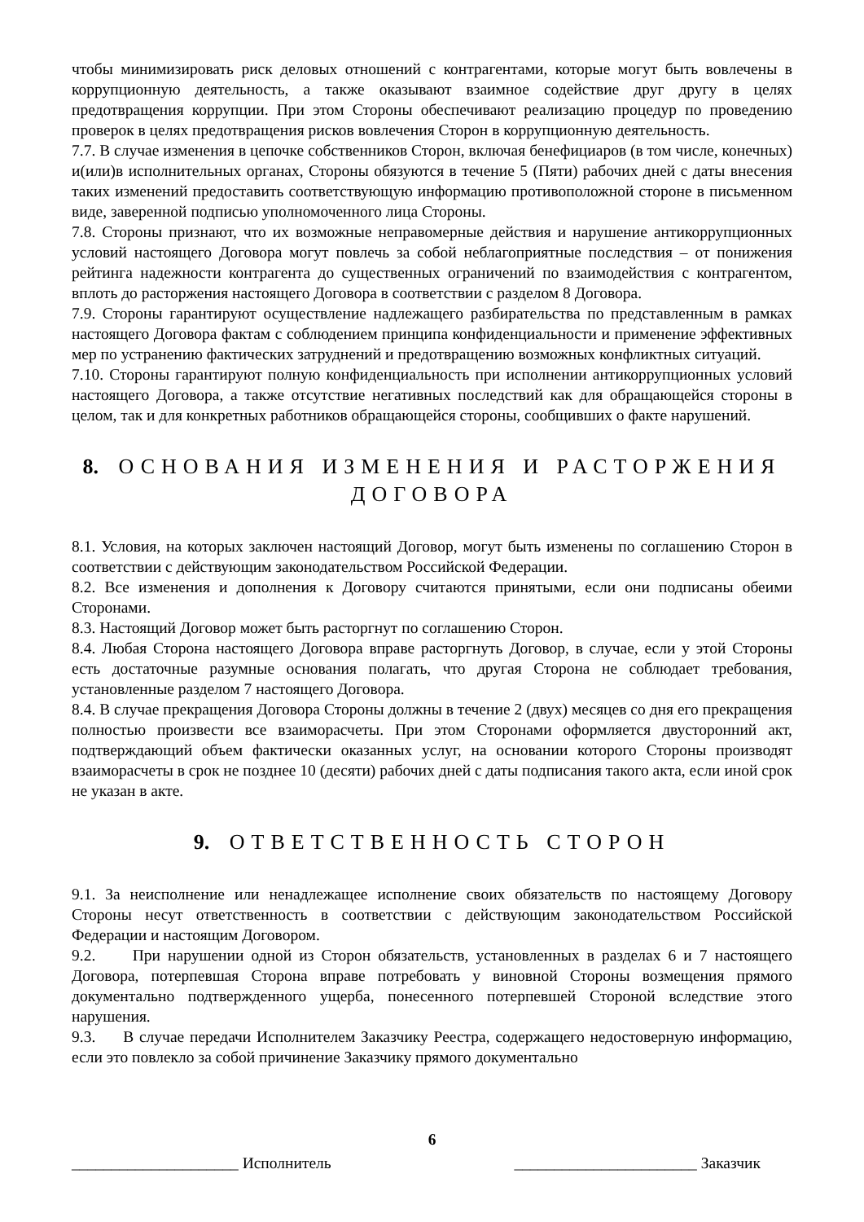чтобы минимизировать риск деловых отношений с контрагентами, которые могут быть вовлечены в коррупционную деятельность, а также оказывают взаимное содействие друг другу в целях предотвращения коррупции. При этом Стороны обеспечивают реализацию процедур по проведению проверок в целях предотвращения рисков вовлечения Сторон в коррупционную деятельность.
7.7. В случае изменения в цепочке собственников Сторон, включая бенефициаров (в том числе, конечных) и(или)в исполнительных органах, Стороны обязуются в течение 5 (Пяти) рабочих дней с даты внесения таких изменений предоставить соответствующую информацию противоположной стороне в письменном виде, заверенной подписью уполномоченного лица Стороны.
7.8. Стороны признают, что их возможные неправомерные действия и нарушение антикоррупционных условий настоящего Договора могут повлечь за собой неблагоприятные последствия – от понижения рейтинга надежности контрагента до существенных ограничений по взаимодействия с контрагентом, вплоть до расторжения настоящего Договора в соответствии с разделом 8 Договора.
7.9. Стороны гарантируют осуществление надлежащего разбирательства по представленным в рамках настоящего Договора фактам с соблюдением принципа конфиденциальности и применение эффективных мер по устранению фактических затруднений и предотвращению возможных конфликтных ситуаций.
7.10. Стороны гарантируют полную конфиденциальность при исполнении антикоррупционных условий настоящего Договора, а также отсутствие негативных последствий как для обращающейся стороны в целом, так и для конкретных работников обращающейся стороны, сообщивших о факте нарушений.
8. ОСНОВАНИЯ ИЗМЕНЕНИЯ И РАСТОРЖЕНИЯ ДОГОВОРА
8.1. Условия, на которых заключен настоящий Договор, могут быть изменены по соглашению Сторон в соответствии с действующим законодательством Российской Федерации.
8.2. Все изменения и дополнения к Договору считаются принятыми, если они подписаны обеими Сторонами.
8.3. Настоящий Договор может быть расторгнут по соглашению Сторон.
8.4. Любая Сторона настоящего Договора вправе расторгнуть Договор, в случае, если у этой Стороны есть достаточные разумные основания полагать, что другая Сторона не соблюдает требования, установленные разделом 7 настоящего Договора.
8.4. В случае прекращения Договора Стороны должны в течение 2 (двух) месяцев со дня его прекращения полностью произвести все взаиморасчеты. При этом Сторонами оформляется двусторонний акт, подтверждающий объем фактически оказанных услуг, на основании которого Стороны производят взаиморасчеты в срок не позднее 10 (десяти) рабочих дней с даты подписания такого акта, если иной срок не указан в акте.
9. ОТВЕТСТВЕННОСТЬ СТОРОН
9.1. За неисполнение или ненадлежащее исполнение своих обязательств по настоящему Договору Стороны несут ответственность в соответствии с действующим законодательством Российской Федерации и настоящим Договором.
9.2. При нарушении одной из Сторон обязательств, установленных в разделах 6 и 7 настоящего Договора, потерпевшая Сторона вправе потребовать у виновной Стороны возмещения прямого документально подтвержденного ущерба, понесенного потерпевшей Стороной вследствие этого нарушения.
9.3. В случае передачи Исполнителем Заказчику Реестра, содержащего недостоверную информацию, если это повлекло за собой причинение Заказчику прямого документально
6
_____________________ Исполнитель _______________________ Заказчик